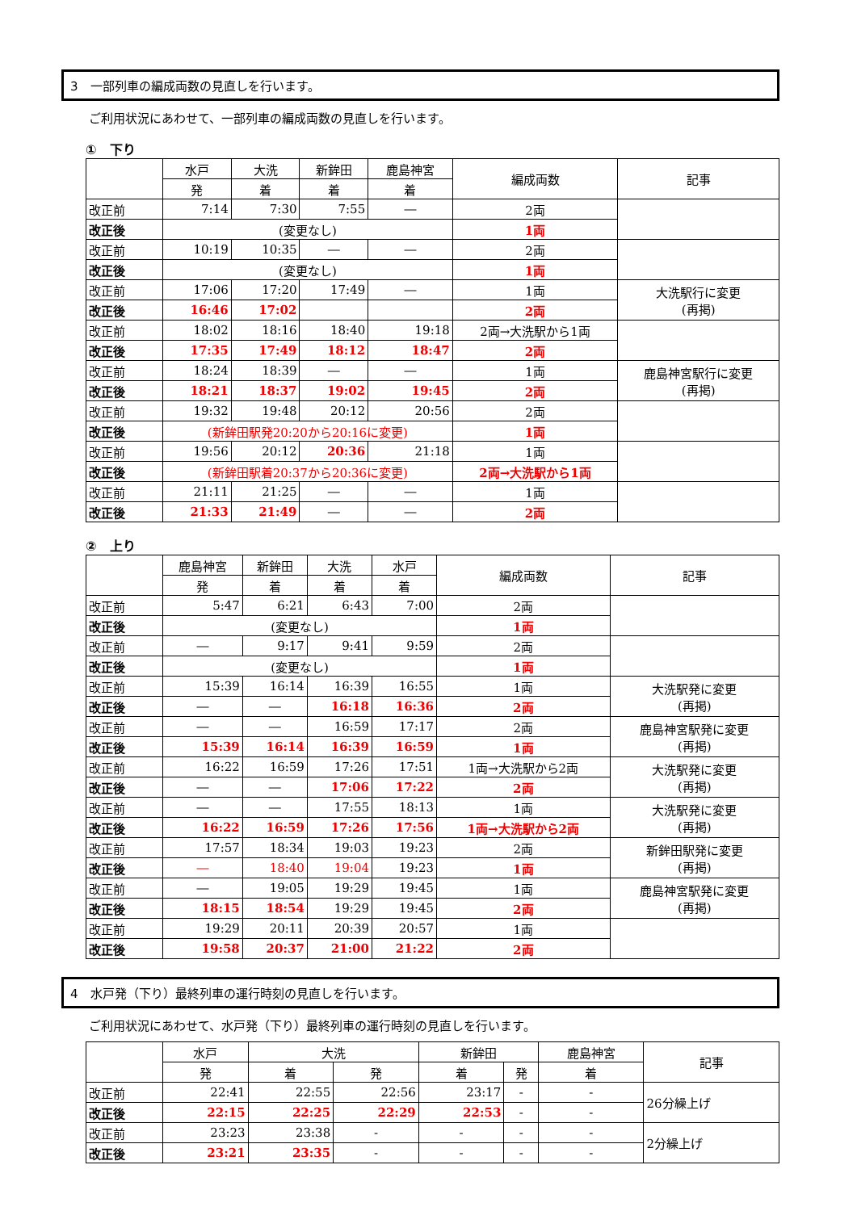3　一部列車の編成両数の見直しを行います。
ご利用状況にあわせて、一部列車の編成両数の見直しを行います。
①　下り
| | 水戸 | 大洗 | 新鉾田 | 鹿島神宮 | 編成両数 | 記事 |
| --- | --- | --- | --- | --- | --- | --- |
| | 発 | 着 | 着 | 着 | | |
| 改正前 | 7:14 | 7:30 | 7:55 | ― | 2両 | |
| 改正後 | (変更なし) | | | | 1両 | |
| 改正前 | 10:19 | 10:35 | ― | ― | 2両 | |
| 改正後 | (変更なし) | | | | 1両 | |
| 改正前 | 17:06 | 17:20 | 17:49 | ― | 1両 | 大洗駅行に変更 (再掲) |
| 改正後 | 16:46 | 17:02 | | | 2両 | |
| 改正前 | 18:02 | 18:16 | 18:40 | 19:18 | 2両→大洗駅から1両 | |
| 改正後 | 17:35 | 17:49 | 18:12 | 18:47 | 2両 | |
| 改正前 | 18:24 | 18:39 | ― | ― | 1両 | 鹿島神宮駅行に変更 (再掲) |
| 改正後 | 18:21 | 18:37 | 19:02 | 19:45 | 2両 | |
| 改正前 | 19:32 | 19:48 | 20:12 | 20:56 | 2両 | |
| 改正後 | (新鉾田駅発20:20から20:16に変更) | | | | 1両 | |
| 改正前 | 19:56 | 20:12 | 20:36 | 21:18 | 1両 | |
| 改正後 | (新鉾田駅着20:37から20:36に変更) | | | | 2両→大洗駅から1両 | |
| 改正前 | 21:11 | 21:25 | ― | ― | 1両 | |
| 改正後 | 21:33 | 21:49 | ― | ― | 2両 | |
②　上り
| | 鹿島神宮 | 新鉾田 | 大洗 | 水戸 | 編成両数 | 記事 |
| --- | --- | --- | --- | --- | --- | --- |
| | 発 | 着 | 着 | 着 | | |
| 改正前 | 5:47 | 6:21 | 6:43 | 7:00 | 2両 | |
| 改正後 | (変更なし) | | | | 1両 | |
| 改正前 | ― | 9:17 | 9:41 | 9:59 | 2両 | |
| 改正後 | (変更なし) | | | | 1両 | |
| 改正前 | 15:39 | 16:14 | 16:39 | 16:55 | 1両 | 大洗駅発に変更 (再掲) |
| 改正後 | ― | ― | 16:18 | 16:36 | 2両 | |
| 改正前 | ― | ― | 16:59 | 17:17 | 2両 | 鹿島神宮駅発に変更 (再掲) |
| 改正後 | 15:39 | 16:14 | 16:39 | 16:59 | 1両 | |
| 改正前 | 16:22 | 16:59 | 17:26 | 17:51 | 1両→大洗駅から2両 | 大洗駅発に変更 (再掲) |
| 改正後 | ― | ― | 17:06 | 17:22 | 2両 | |
| 改正前 | ― | ― | 17:55 | 18:13 | 1両 | 大洗駅発に変更 (再掲) |
| 改正後 | 16:22 | 16:59 | 17:26 | 17:56 | 1両→大洗駅から2両 | |
| 改正前 | 17:57 | 18:34 | 19:03 | 19:23 | 2両 | 新鉾田駅発に変更 (再掲) |
| 改正後 | ― | 18:40 | 19:04 | 19:23 | 1両 | |
| 改正前 | ― | 19:05 | 19:29 | 19:45 | 1両 | 鹿島神宮駅発に変更 (再掲) |
| 改正後 | 18:15 | 18:54 | 19:29 | 19:45 | 2両 | |
| 改正前 | 19:29 | 20:11 | 20:39 | 20:57 | 1両 | |
| 改正後 | 19:58 | 20:37 | 21:00 | 21:22 | 2両 | |
4　水戸発（下り）最終列車の運行時刻の見直しを行います。
ご利用状況にあわせて、水戸発（下り）最終列車の運行時刻の見直しを行います。
| | 水戸 | 大洗 | | 新鉾田 | | 鹿島神宮 | 記事 |
| --- | --- | --- | --- | --- | --- | --- | --- |
| | 発 | 着 | 発 | 着 | 発 | 着 | |
| 改正前 | 22:41 | 22:55 | 22:56 | 23:17 | - | - | 26分繰上げ |
| 改正後 | 22:15 | 22:25 | 22:29 | 22:53 | - | - | |
| 改正前 | 23:23 | 23:38 | - | - | - | - | 2分繰上げ |
| 改正後 | 23:21 | 23:35 | - | - | - | - | |